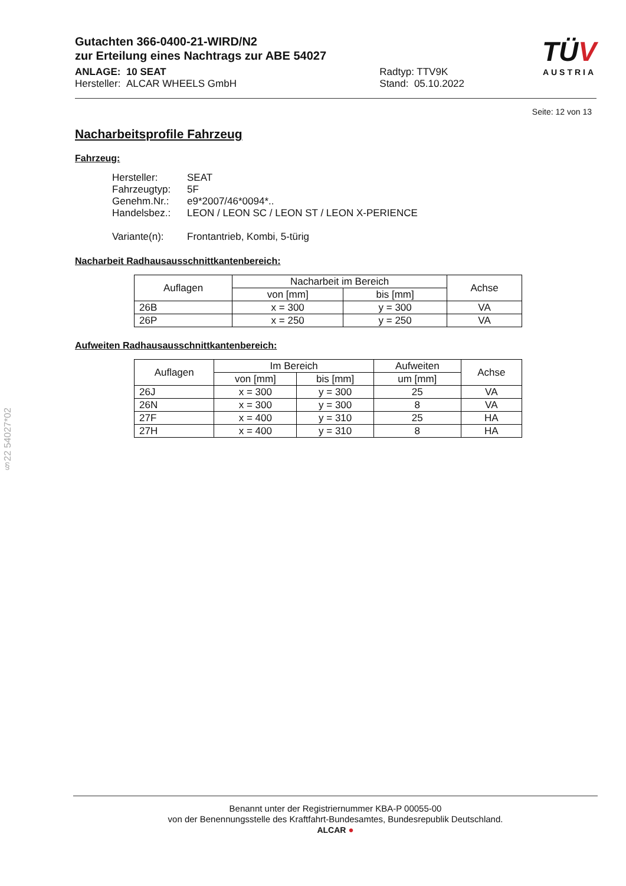TÜV
AUSTRIA
Gutachten 366-0400-21-WIRD/N2
zur Erteilung eines Nachtrags zur ABE 54027
ANLAGE: 10 SEAT
Hersteller: ALCAR WHEELS GmbH
Radtyp: TTV9K
Stand: 05.10.2022
Seite: 12 von 13
Nacharbeitsprofile Fahrzeug
Fahrzeug:
Hersteller: SEAT
Fahrzeugtyp: 5F
Genehm.Nr.: e9*2007/46*0094*..
Handelsbez.: LEON / LEON SC / LEON ST / LEON X-PERIENCE
Variante(n): Frontantrieb, Kombi, 5-türig
Nacharbeit Radhausausschnittkantenbereich:
| Auflagen | Nacharbeit im Bereich | | Achse |
| --- | --- | --- | --- |
| | von [mm] | bis [mm] | |
| 26B | x = 300 | y = 300 | VA |
| 26P | x = 250 | y = 250 | VA |
Aufweiten Radhausausschnittkantenbereich:
| Auflagen | Im Bereich | | Aufweiten | Achse |
| --- | --- | --- | --- | --- |
| | von [mm] | bis [mm] | um [mm] | |
| 26J | x = 300 | y = 300 | 25 | VA |
| 26N | x = 300 | y = 300 | 8 | VA |
| 27F | x = 400 | y = 310 | 25 | HA |
| 27H | x = 400 | y = 310 | 8 | HA |
§22 54027*02
Benannt unter der Registriernummer KBA-P 00055-00
von der Benennungsstelle des Kraftfahrt-Bundesamtes, Bundesrepublik Deutschland.
ALCAR ●